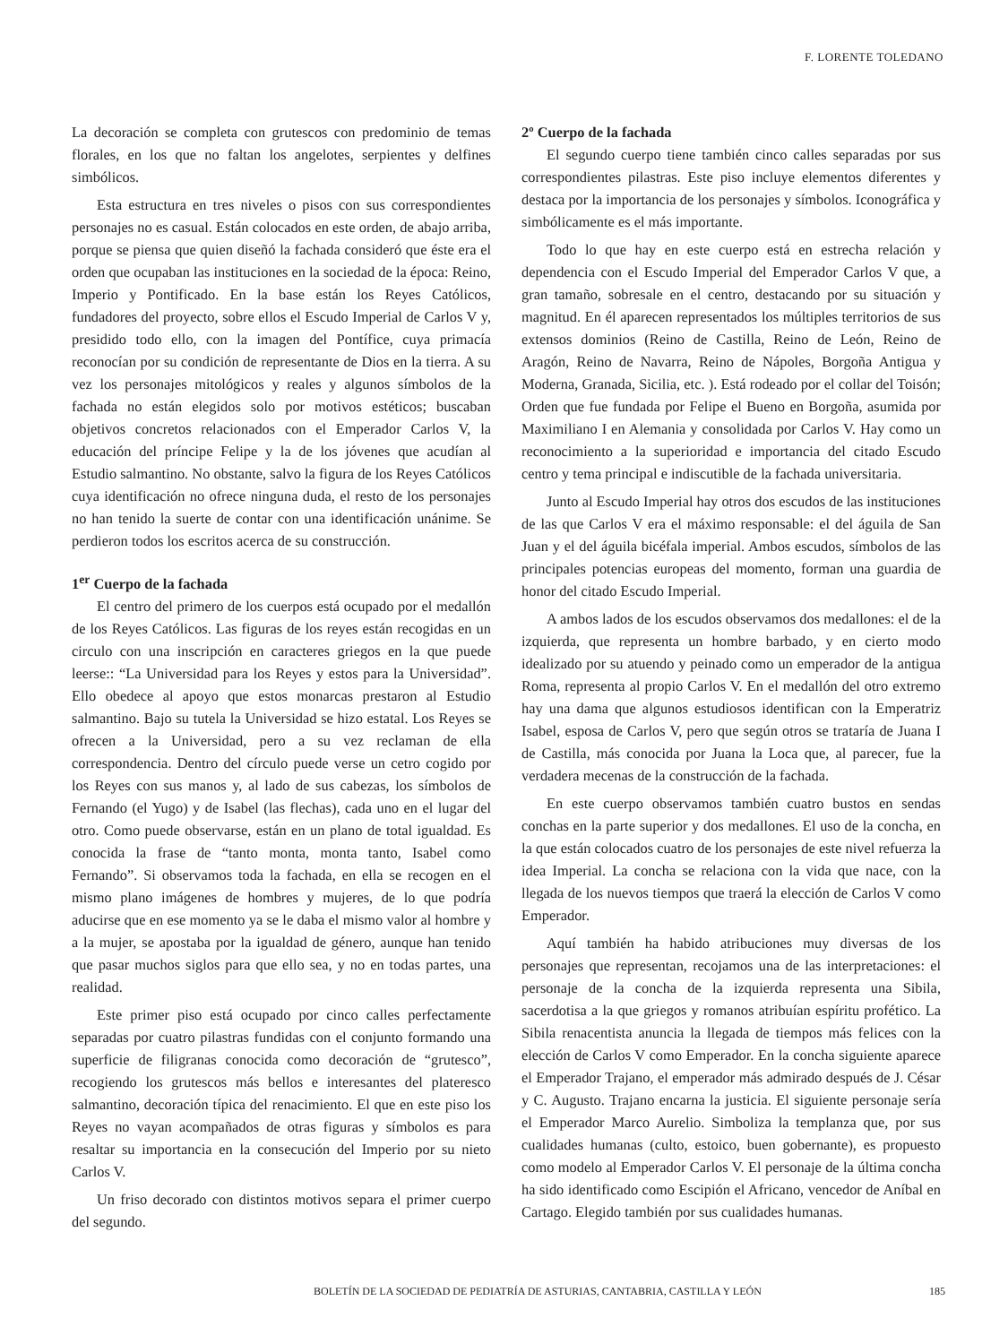F. LORENTE TOLEDANO
La decoración se completa con grutescos con predominio de temas florales, en los que no faltan los angelotes, serpientes y delfines simbólicos.
Esta estructura en tres niveles o pisos con sus correspondientes personajes no es casual. Están colocados en este orden, de abajo arriba, porque se piensa que quien diseñó la fachada consideró que éste era el orden que ocupaban las instituciones en la sociedad de la época: Reino, Imperio y Pontificado. En la base están los Reyes Católicos, fundadores del proyecto, sobre ellos el Escudo Imperial de Carlos V y, presidido todo ello, con la imagen del Pontífice, cuya primacía reconocían por su condición de representante de Dios en la tierra. A su vez los personajes mitológicos y reales y algunos símbolos de la fachada no están elegidos solo por motivos estéticos; buscaban objetivos concretos relacionados con el Emperador Carlos V, la educación del príncipe Felipe y la de los jóvenes que acudían al Estudio salmantino. No obstante, salvo la figura de los Reyes Católicos cuya identificación no ofrece ninguna duda, el resto de los personajes no han tenido la suerte de contar con una identificación unánime. Se perdieron todos los escritos acerca de su construcción.
1<sup>er</sup> Cuerpo de la fachada
El centro del primero de los cuerpos está ocupado por el medallón de los Reyes Católicos. Las figuras de los reyes están recogidas en un circulo con una inscripción en caracteres griegos en la que puede leerse:: “La Universidad para los Reyes y estos para la Universidad”. Ello obedece al apoyo que estos monarcas prestaron al Estudio salmantino. Bajo su tutela la Universidad se hizo estatal. Los Reyes se ofrecen a la Universidad, pero a su vez reclaman de ella correspondencia. Dentro del círculo puede verse un cetro cogido por los Reyes con sus manos y, al lado de sus cabezas, los símbolos de Fernando (el Yugo) y de Isabel (las flechas), cada uno en el lugar del otro. Como puede observarse, están en un plano de total igualdad. Es conocida la frase de “tanto monta, monta tanto, Isabel como Fernando”. Si observamos toda la fachada, en ella se recogen en el mismo plano imágenes de hombres y mujeres, de lo que podría aducirse que en ese momento ya se le daba el mismo valor al hombre y a la mujer, se apostaba por la igualdad de género, aunque han tenido que pasar muchos siglos para que ello sea, y no en todas partes, una realidad.
Este primer piso está ocupado por cinco calles perfectamente separadas por cuatro pilastras fundidas con el conjunto formando una superficie de filigranas conocida como decoración de “grutesco”, recogiendo los grutescos más bellos e interesantes del plateresco salmantino, decoración típica del renacimiento. El que en este piso los Reyes no vayan acompañados de otras figuras y símbolos es para resaltar su importancia en la consecución del Imperio por su nieto Carlos V.
Un friso decorado con distintos motivos separa el primer cuerpo del segundo.
2º Cuerpo de la fachada
El segundo cuerpo tiene también cinco calles separadas por sus correspondientes pilastras. Este piso incluye elementos diferentes y destaca por la importancia de los personajes y símbolos. Iconográfica y simbólicamente es el más importante.
Todo lo que hay en este cuerpo está en estrecha relación y dependencia con el Escudo Imperial del Emperador Carlos V que, a gran tamaño, sobresale en el centro, destacando por su situación y magnitud. En él aparecen representados los múltiples territorios de sus extensos dominios (Reino de Castilla, Reino de León, Reino de Aragón, Reino de Navarra, Reino de Nápoles, Borgoña Antigua y Moderna, Granada, Sicilia, etc. ). Está rodeado por el collar del Toisón; Orden que fue fundada por Felipe el Bueno en Borgoña, asumida por Maximiliano I en Alemania y consolidada por Carlos V. Hay como un reconocimiento a la superioridad e importancia del citado Escudo centro y tema principal e indiscutible de la fachada universitaria.
Junto al Escudo Imperial hay otros dos escudos de las instituciones de las que Carlos V era el máximo responsable: el del águila de San Juan y el del águila bicéfala imperial. Ambos escudos, símbolos de las principales potencias europeas del momento, forman una guardia de honor del citado Escudo Imperial.
A ambos lados de los escudos observamos dos medallones: el de la izquierda, que representa un hombre barbado, y en cierto modo idealizado por su atuendo y peinado como un emperador de la antigua Roma, representa al propio Carlos V. En el medallón del otro extremo hay una dama que algunos estudiosos identifican con la Emperatriz Isabel, esposa de Carlos V, pero que según otros se trataría de Juana I de Castilla, más conocida por Juana la Loca que, al parecer, fue la verdadera mecenas de la construcción de la fachada.
En este cuerpo observamos también cuatro bustos en sendas conchas en la parte superior y dos medallones. El uso de la concha, en la que están colocados cuatro de los personajes de este nivel refuerza la idea Imperial. La concha se relaciona con la vida que nace, con la llegada de los nuevos tiempos que traerá la elección de Carlos V como Emperador.
Aquí también ha habido atribuciones muy diversas de los personajes que representan, recojamos una de las interpretaciones: el personaje de la concha de la izquierda representa una Sibila, sacerdotisa a la que griegos y romanos atribuían espíritu profético. La Sibila renacentista anuncia la llegada de tiempos más felices con la elección de Carlos V como Emperador. En la concha siguiente aparece el Emperador Trajano, el emperador más admirado después de J. César y C. Augusto. Trajano encarna la justicia. El siguiente personaje sería el Emperador Marco Aurelio. Simboliza la templanza que, por sus cualidades humanas (culto, estoico, buen gobernante), es propuesto como modelo al Emperador Carlos V. El personaje de la última concha ha sido identificado como Escipión el Africano, vencedor de Aníbal en Cartago. Elegido también por sus cualidades humanas.
BOLETÍN DE LA SOCIEDAD DE PEDIATRÍA DE ASTURIAS, CANTABRIA, CASTILLA Y LEÓN 185